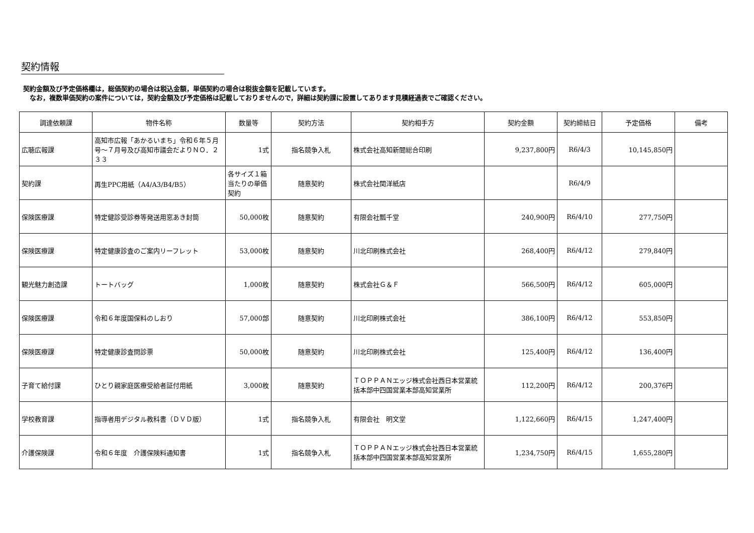契約情報
契約金額及び予定価格欄は，総価契約の場合は税込金額，単価契約の場合は税抜金額を記載しています。
　なお，複数単価契約の案件については，契約金額及び予定価格は記載しておりませんので，詳細は契約課に設置してあります見積経過表でご確認ください。
| 調達依頼課 | 物件名称 | 数量等 | 契約方法 | 契約相手方 | 契約金額 | 契約締結日 | 予定価格 | 備考 |
| --- | --- | --- | --- | --- | --- | --- | --- | --- |
| 広聴広報課 | 高知市広報「あかるいまち」令和６年５月号～７月号及び高知市議会だよりＮＯ．２３３ | 1式 | 指名競争入札 | 株式会社高知新聞総合印刷 | 9,237,800円 | R6/4/3 | 10,145,850円 | |
| 契約課 | 再生PPC用紙（A4/A3/B4/B5） | 各サイズ１箱当たりの単価契約 | 随意契約 | 株式会社関洋紙店 | | R6/4/9 | | |
| 保険医療課 | 特定健診受診券等発送用窓あき封筒 | 50,000枚 | 随意契約 | 有限会社瓢千堂 | 240,900円 | R6/4/10 | 277,750円 | |
| 保険医療課 | 特定健康診査のご案内リーフレット | 53,000枚 | 随意契約 | 川北印刷株式会社 | 268,400円 | R6/4/12 | 279,840円 | |
| 観光魅力創造課 | トートバッグ | 1,000枚 | 随意契約 | 株式会社Ｇ＆Ｆ | 566,500円 | R6/4/12 | 605,000円 | |
| 保険医療課 | 令和６年度国保料のしおり | 57,000部 | 随意契約 | 川北印刷株式会社 | 386,100円 | R6/4/12 | 553,850円 | |
| 保険医療課 | 特定健康診査問診票 | 50,000枚 | 随意契約 | 川北印刷株式会社 | 125,400円 | R6/4/12 | 136,400円 | |
| 子育て給付課 | ひとり親家庭医療受給者証付用紙 | 3,000枚 | 随意契約 | ＴＯＰＰＡＮエッジ株式会社西日本営業統括本部中四国営業本部高知営業所 | 112,200円 | R6/4/12 | 200,376円 | |
| 学校教育課 | 指導者用デジタル教科書（ＤＶＤ版） | 1式 | 指名競争入札 | 有限会社 明文堂 | 1,122,660円 | R6/4/15 | 1,247,400円 | |
| 介護保険課 | 令和６年度 介護保険料通知書 | 1式 | 指名競争入札 | ＴＯＰＰＡＮエッジ株式会社西日本営業統括本部中四国営業本部高知営業所 | 1,234,750円 | R6/4/15 | 1,655,280円 | |